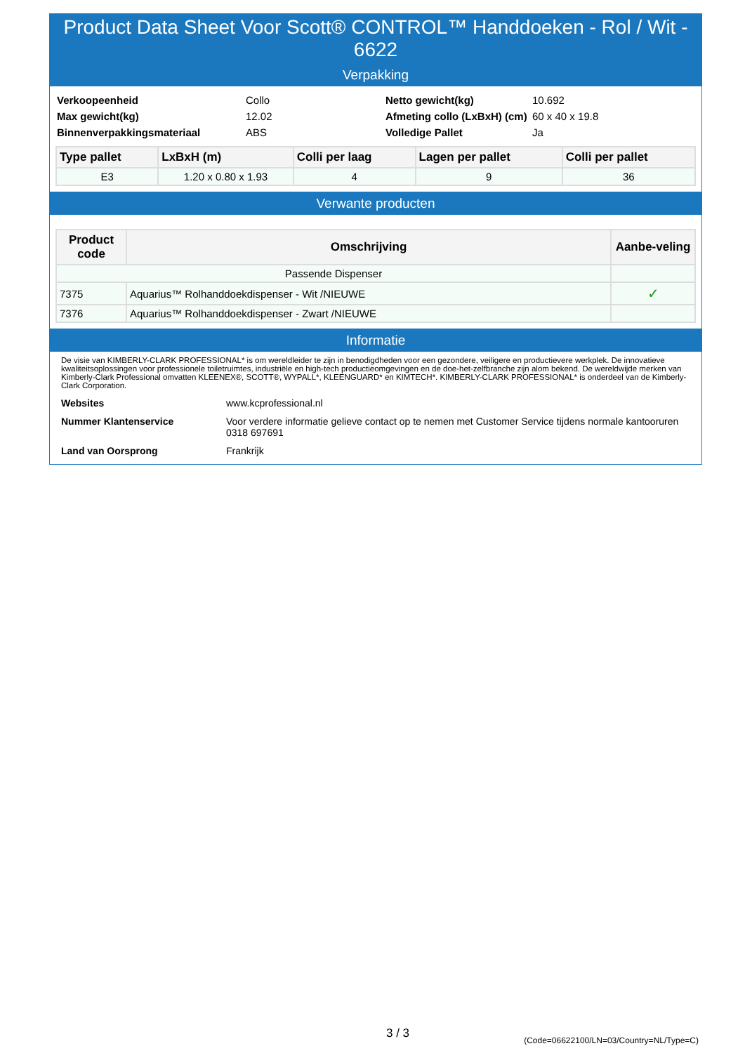Product Data Sheet Voor Scott® CONTROL™ Handdoeken - Rol / Wit - 6622
Verpakking
| Verkoopeenheid | Collo | Netto gewicht(kg) | 10.692 |
| Max gewicht(kg) | 12.02 | Afmeting collo (LxBxH) (cm) | 60 x 40 x 19.8 |
| Binnenverpakkingsmateriaal | ABS | Volledige Pallet | Ja |
| Type pallet | LxBxH (m) | Colli per laag | Lagen per pallet | Colli per pallet |
| --- | --- | --- | --- | --- |
| E3 | 1.20 x 0.80 x 1.93 | 4 | 9 | 36 |
Verwante producten
| Product code | Omschrijving | Aanbe-veling |
| --- | --- | --- |
| Passende Dispenser | | |
| 7375 | Aquarius™ Rolhanddoekdispenser - Wit /NIEUWE | ✓ |
| 7376 | Aquarius™ Rolhanddoekdispenser - Zwart /NIEUWE | |
Informatie
De visie van KIMBERLY-CLARK PROFESSIONAL* is om wereldleider te zijn in benodigdheden voor een gezondere, veiligere en productievere werkplek. De innovatieve kwaliteitsoplossingen voor professionele toiletruimtes, industriële en high-tech productieomgevingen en de doe-het-zelfbranche zijn alom bekend. De wereldwijde merken van Kimberly-Clark Professional omvatten KLEENEX®, SCOTT®, WYPALL*, KLEENGUARD* en KIMTECH*. KIMBERLY-CLARK PROFESSIONAL* is onderdeel van de Kimberly-Clark Corporation.
| Websites | www.kcprofessional.nl |
| Nummer Klantenservice | Voor verdere informatie gelieve contact op te nemen met Customer Service tijdens normale kantooruren 0318 697691 |
| Land van Oorsprong | Frankrijk |
3 / 3
(Code=06622100/LN=03/Country=NL/Type=C)